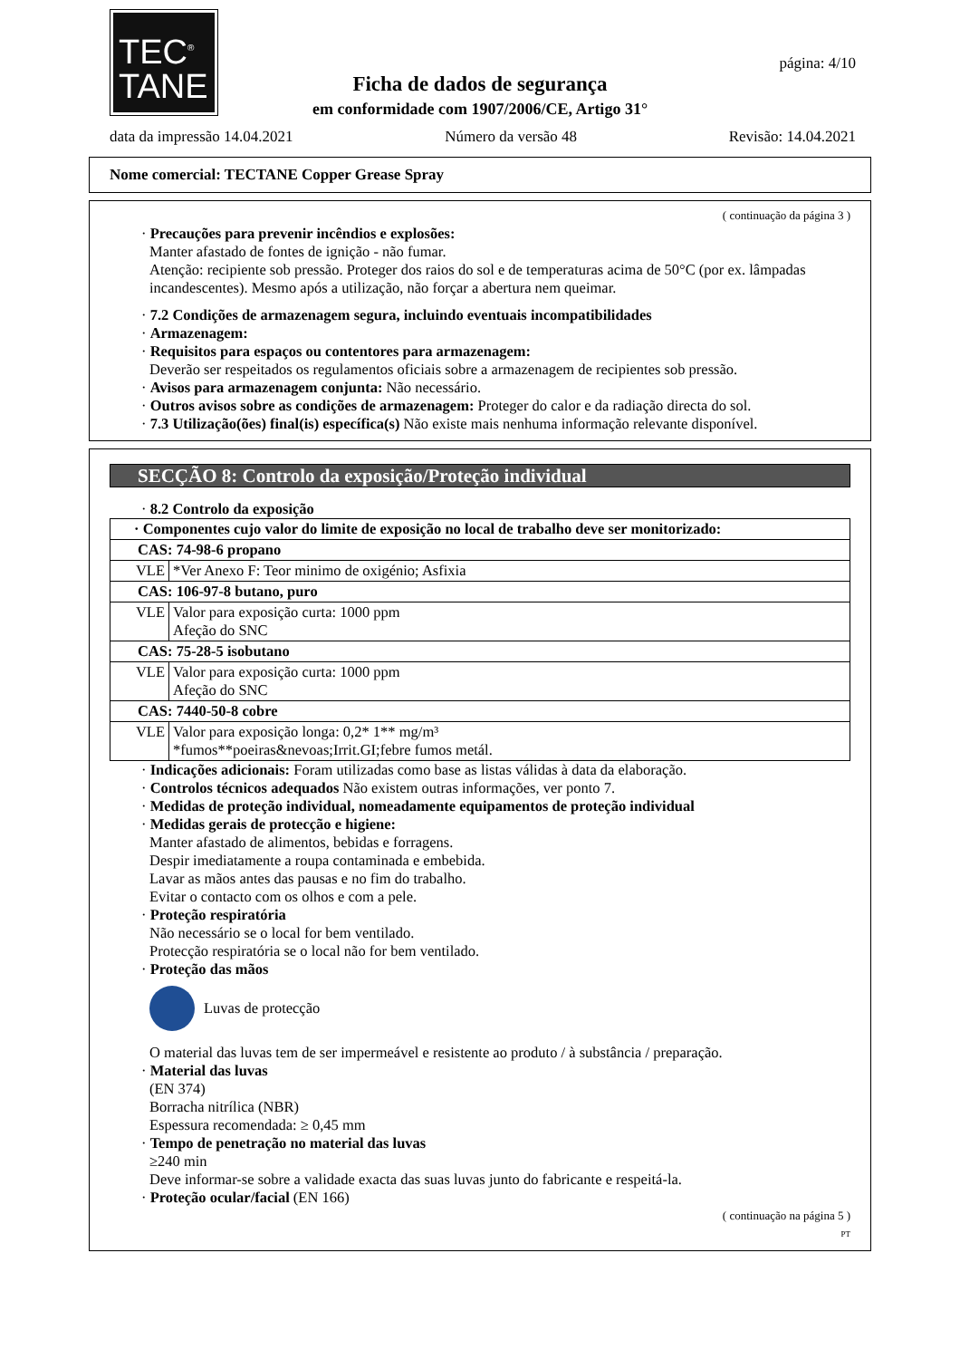TEC<sup>®</sup>
TANE
página: 4/10
Ficha de dados de segurança
em conformidade com 1907/2006/CE, Artigo 31°
data da impressão 14.04.2021 Número da versão 48 Revisão: 14.04.2021
Nome comercial: TECTANE Copper Grease Spray
( continuação da página 3 )
· Precauções para prevenir incêndios e explosões:
Manter afastado de fontes de ignição - não fumar.
Atenção: recipiente sob pressão. Proteger dos raios do sol e de temperaturas acima de 50°C (por ex. lâmpadas incandescentes). Mesmo após a utilização, não forçar a abertura nem queimar.
· 7.2 Condições de armazenagem segura, incluindo eventuais incompatibilidades
· Armazenagem:
· Requisitos para espaços ou contentores para armazenagem:
Deverão ser respeitados os regulamentos oficiais sobre a armazenagem de recipientes sob pressão.
· Avisos para armazenagem conjunta: Não necessário.
· Outros avisos sobre as condições de armazenagem: Proteger do calor e da radiação directa do sol.
· 7.3 Utilização(ões) final(is) específica(s) Não existe mais nenhuma informação relevante disponível.
SECÇÃO 8: Controlo da exposição/Proteção individual
· 8.2 Controlo da exposição
| · Componentes cujo valor do limite de exposição no local de trabalho deve ser monitorizado: | |
| CAS: 74-98-6 propano | |
| VLE | *Ver Anexo F: Teor minimo de oxigénio; Asfixia |
| CAS: 106-97-8 butano, puro | |
| VLE | Valor para exposição curta: 1000 ppm Afeção do SNC |
| CAS: 75-28-5 isobutano | |
| VLE | Valor para exposição curta: 1000 ppm Afeção do SNC |
| CAS: 7440-50-8 cobre | |
| VLE | Valor para exposição longa: 0,2* 1** mg/m³ *fumos**poeiras&nevoas;Irrit.GI;febre fumos metál. |
· Indicações adicionais: Foram utilizadas como base as listas válidas à data da elaboração.
· Controlos técnicos adequados Não existem outras informações, ver ponto 7.
· Medidas de proteção individual, nomeadamente equipamentos de proteção individual
· Medidas gerais de protecção e higiene:
Manter afastado de alimentos, bebidas e forragens.
Despir imediatamente a roupa contaminada e embebida.
Lavar as mãos antes das pausas e no fim do trabalho.
Evitar o contacto com os olhos e com a pele.
· Proteção respiratória
Não necessário se o local for bem ventilado.
Protecção respiratória se o local não for bem ventilado.
· Proteção das mãos
Luvas de protecção
O material das luvas tem de ser impermeável e resistente ao produto / à substância / preparação.
· Material das luvas
(EN 374)
Borracha nitrílica (NBR)
Espessura recomendada: ≥ 0,45 mm
· Tempo de penetração no material das luvas
≥240 min
Deve informar-se sobre a validade exacta das suas luvas junto do fabricante e respeitá-la.
· Proteção ocular/facial (EN 166)
( continuação na página 5 )
PT